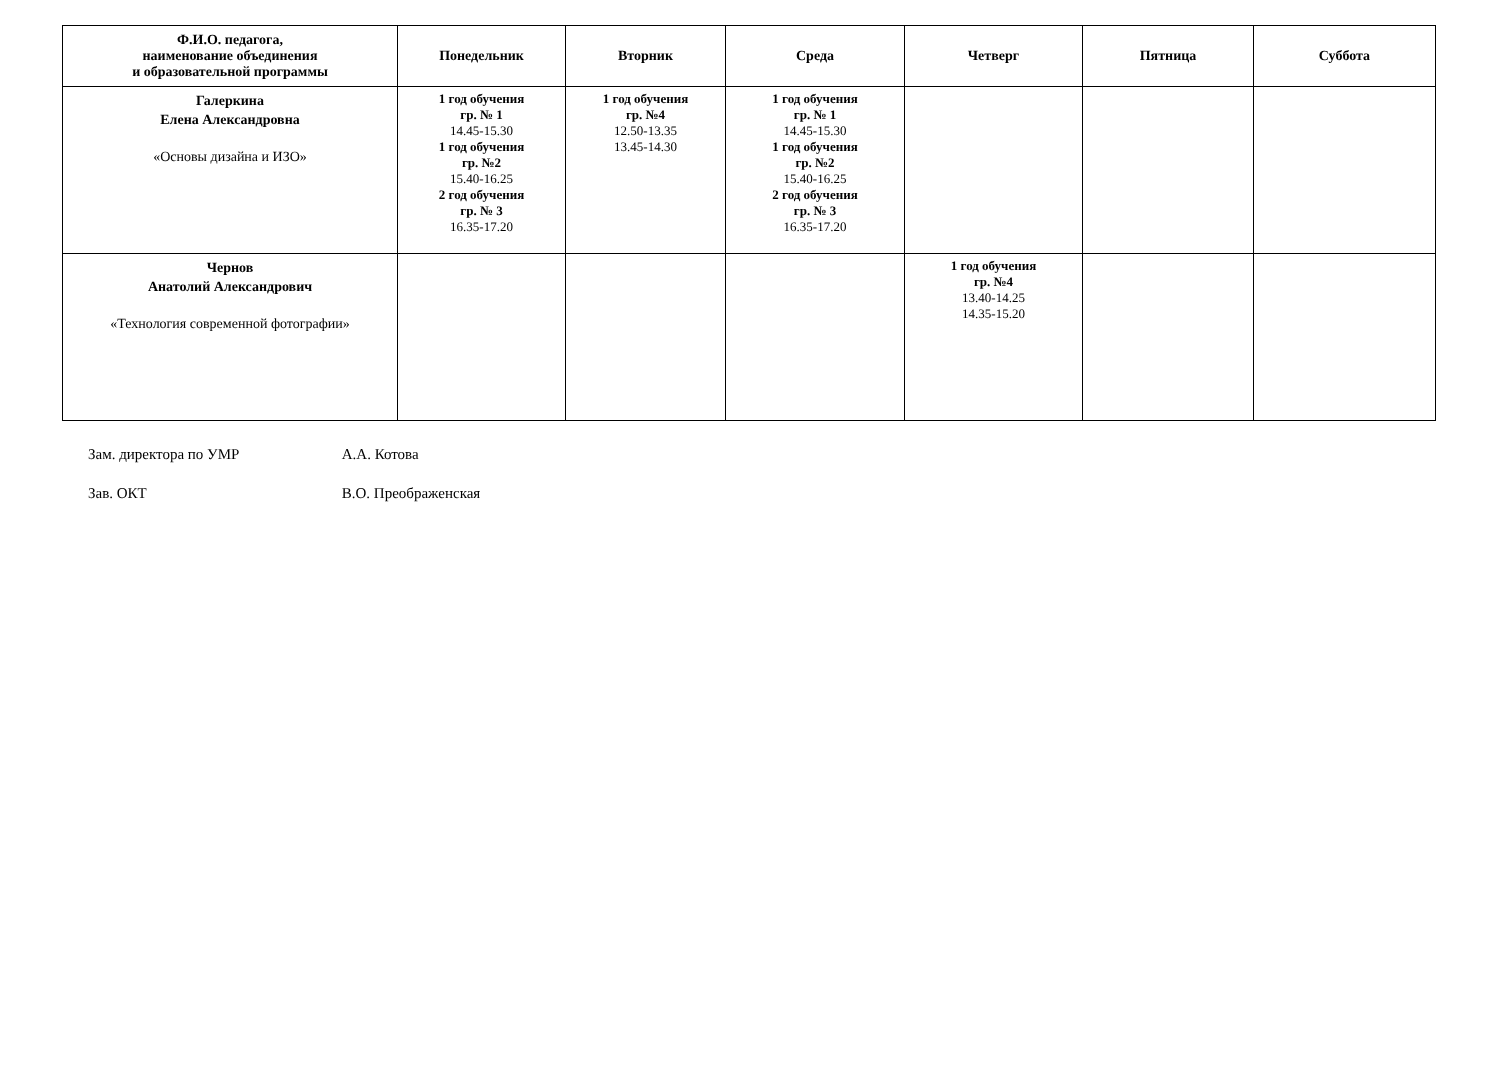| Ф.И.О. педагога, наименование объединения и образовательной программы | Понедельник | Вторник | Среда | Четверг | Пятница | Суббота |
| --- | --- | --- | --- | --- | --- | --- |
| Галеркина Елена Александровна «Основы дизайна и ИЗО» | 1 год обучения гр. № 1 14.45-15.30 1 год обучения гр. №2 15.40-16.25 2 год обучения гр. № 3 16.35-17.20 | 1 год обучения гр. №4 12.50-13.35 13.45-14.30 | 1 год обучения гр. № 1 14.45-15.30 1 год обучения гр. №2 15.40-16.25 2 год обучения гр. № 3 16.35-17.20 | | | |
| Чернов Анатолий Александрович «Технология современной фотографии» | | | | 1 год обучения гр. №4 13.40-14.25 14.35-15.20 | | |
Зам. директора по УМР А.А. Котова
Зав. ОКТ В.О. Преображенская